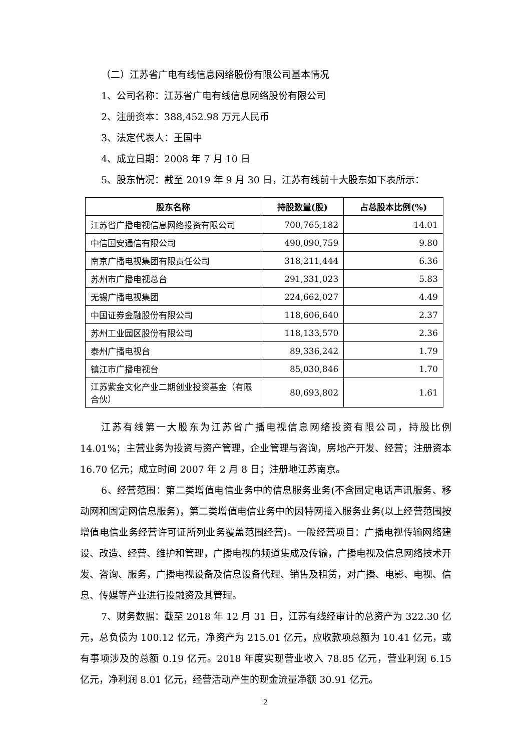（二）江苏省广电有线信息网络股份有限公司基本情况
1、公司名称：江苏省广电有线信息网络股份有限公司
2、注册资本：388,452.98 万元人民币
3、法定代表人：王国中
4、成立日期：2008 年 7 月 10 日
5、股东情况：截至 2019 年 9 月 30 日，江苏有线前十大股东如下表所示：
| 股东名称 | 持股数量(股) | 占总股本比例(%) |
| --- | --- | --- |
| 江苏省广播电视信息网络投资有限公司 | 700,765,182 | 14.01 |
| 中信国安通信有限公司 | 490,090,759 | 9.80 |
| 南京广播电视集团有限责任公司 | 318,211,444 | 6.36 |
| 苏州市广播电视总台 | 291,331,023 | 5.83 |
| 无锡广播电视集团 | 224,662,027 | 4.49 |
| 中国证券金融股份有限公司 | 118,606,640 | 2.37 |
| 苏州工业园区股份有限公司 | 118,133,570 | 2.36 |
| 泰州广播电视台 | 89,336,242 | 1.79 |
| 镇江市广播电视台 | 85,030,846 | 1.70 |
| 江苏紫金文化产业二期创业投资基金（有限合伙） | 80,693,802 | 1.61 |
江苏有线第一大股东为江苏省广播电视信息网络投资有限公司，持股比例 14.01%；主营业务为投资与资产管理，企业管理与咨询，房地产开发、经营；注册资本 16.70 亿元；成立时间 2007 年 2 月 8 日；注册地江苏南京。
6、经营范围：第二类增值电信业务中的信息服务业务(不含固定电话声讯服务、移动网和固定网信息服务)，第二类增值电信业务中的因特网接入服务业务(以上经营范围按增值电信业务经营许可证所列业务覆盖范围经营)。一般经营项目：广播电视传输网络建设、改造、经营、维护和管理，广播电视的频道集成及传输，广播电视及信息网络技术开发、咨询、服务，广播电视设备及信息设备代理、销售及租赁，对广播、电影、电视、信息、传媒等产业进行投融资及其管理。
7、财务数据：截至 2018 年 12 月 31 日，江苏有线经审计的总资产为 322.30 亿元，总负债为 100.12 亿元，净资产为 215.01 亿元，应收款项总额为 10.41 亿元，或有事项涉及的总额 0.19 亿元。2018 年度实现营业收入 78.85 亿元，营业利润 6.15 亿元，净利润 8.01 亿元，经营活动产生的现金流量净额 30.91 亿元。
2